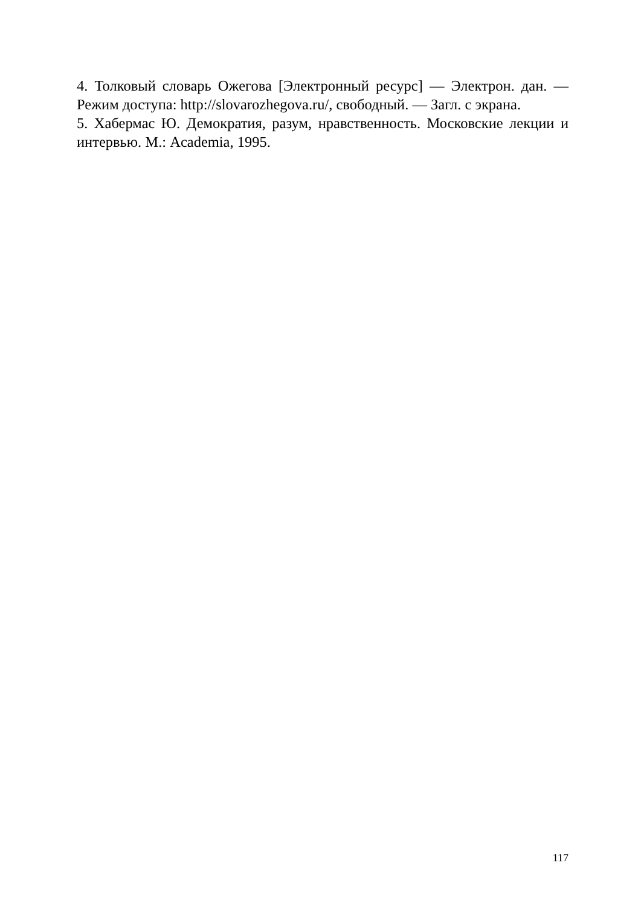4. Толковый словарь Ожегова [Электронный ресурс] — Электрон. дан. — Режим доступа: http://slovarozhegova.ru/, свободный. — Загл. с экрана.
5. Хабермас Ю. Демократия, разум, нравственность. Московские лекции и интервью. М.: Academia, 1995.
117